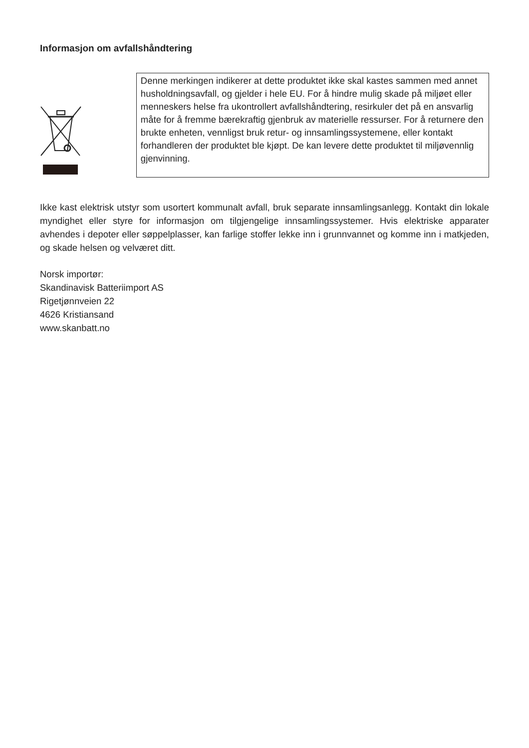Informasjon om avfallshåndtering
Denne merkingen indikerer at dette produktet ikke skal kastes sammen med annet husholdningsavfall, og gjelder i hele EU. For å hindre mulig skade på miljøet eller menneskers helse fra ukontrollert avfallshåndtering, resirkuler det på en ansvarlig måte for å fremme bærekraftig gjenbruk av materielle ressurser. For å returnere den brukte enheten, vennligst bruk retur- og innsamlingssystemene, eller kontakt forhandleren der produktet ble kjøpt. De kan levere dette produktet til miljøvennlig gjenvinning.
Ikke kast elektrisk utstyr som usortert kommunalt avfall, bruk separate innsamlingsanlegg. Kontakt din lokale myndighet eller styre for informasjon om tilgjengelige innsamlingssystemer. Hvis elektriske apparater avhendes i depoter eller søppelplasser, kan farlige stoffer lekke inn i grunnvannet og komme inn i matkjeden, og skade helsen og velværet ditt.
Norsk importør:
Skandinavisk Batteriimport AS
Rigetjønnveien 22
4626 Kristiansand
www.skanbatt.no